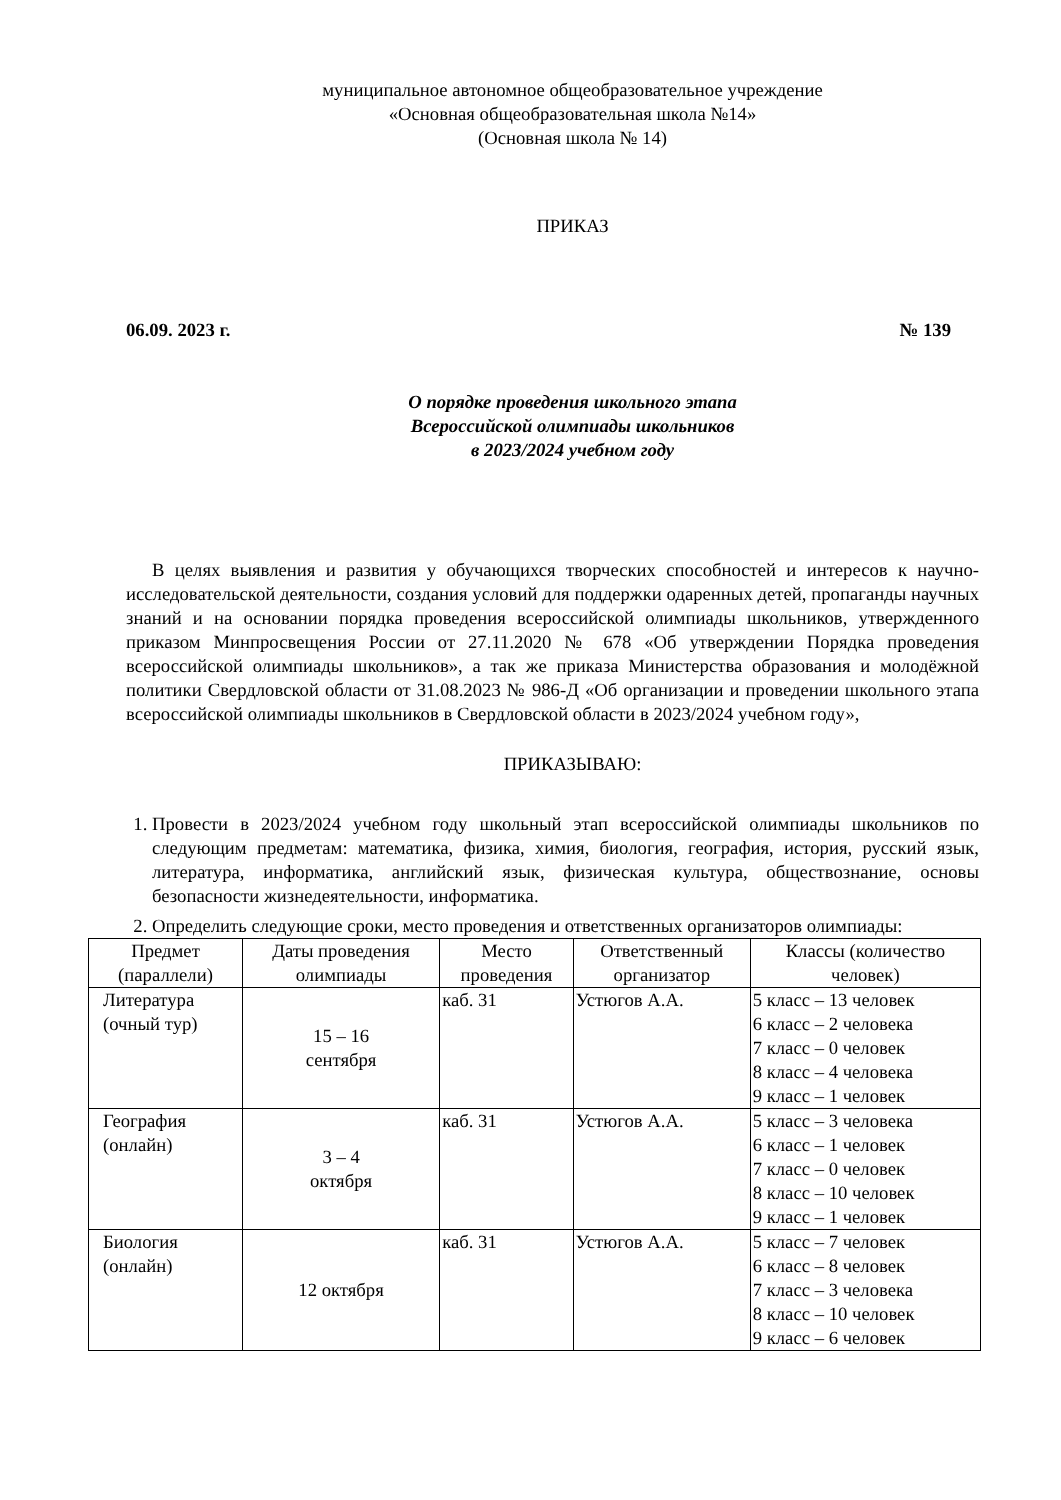муниципальное автономное общеобразовательное учреждение
«Основная общеобразовательная школа №14»
(Основная школа № 14)
ПРИКАЗ
06.09. 2023 г. № 139
О порядке проведения школьного этапа
Всероссийской олимпиады школьников
в 2023/2024 учебном году
В целях выявления и развития у обучающихся творческих способностей и интересов к научно-исследовательской деятельности, создания условий для поддержки одаренных детей, пропаганды научных знаний и на основании порядка проведения всероссийской олимпиады школьников, утвержденного приказом Минпросвещения России от 27.11.2020 № 678 «Об утверждении Порядка проведения всероссийской олимпиады школьников», а так же приказа Министерства образования и молодёжной политики Свердловской области от 31.08.2023 № 986-Д «Об организации и проведении школьного этапа всероссийской олимпиады школьников в Свердловской области в 2023/2024 учебном году»,
ПРИКАЗЫВАЮ:
1. Провести в 2023/2024 учебном году школьный этап всероссийской олимпиады школьников по следующим предметам: математика, физика, химия, биология, география, история, русский язык, литература, информатика, английский язык, физическая культура, обществознание, основы безопасности жизнедеятельности, информатика.
2. Определить следующие сроки, место проведения и ответственных организаторов олимпиады:
| Предмет (параллели) | Даты проведения олимпиады | Место проведения | Ответственный организатор | Классы (количество человек) |
| --- | --- | --- | --- | --- |
| Литература (очный тур) | 15 – 16 сентября | каб. 31 | Устюгов А.А. | 5 класс – 13 человек 6 класс – 2 человека 7 класс – 0 человек 8 класс – 4 человека 9 класс – 1 человек |
| География (онлайн) | 3 – 4 октября | каб. 31 | Устюгов А.А. | 5 класс – 3 человека 6 класс – 1 человек 7 класс – 0 человек 8 класс – 10 человек 9 класс – 1 человек |
| Биология (онлайн) | 12 октября | каб. 31 | Устюгов А.А. | 5 класс – 7 человек 6 класс – 8 человек 7 класс – 3 человека 8 класс – 10 человек 9 класс – 6 человек |